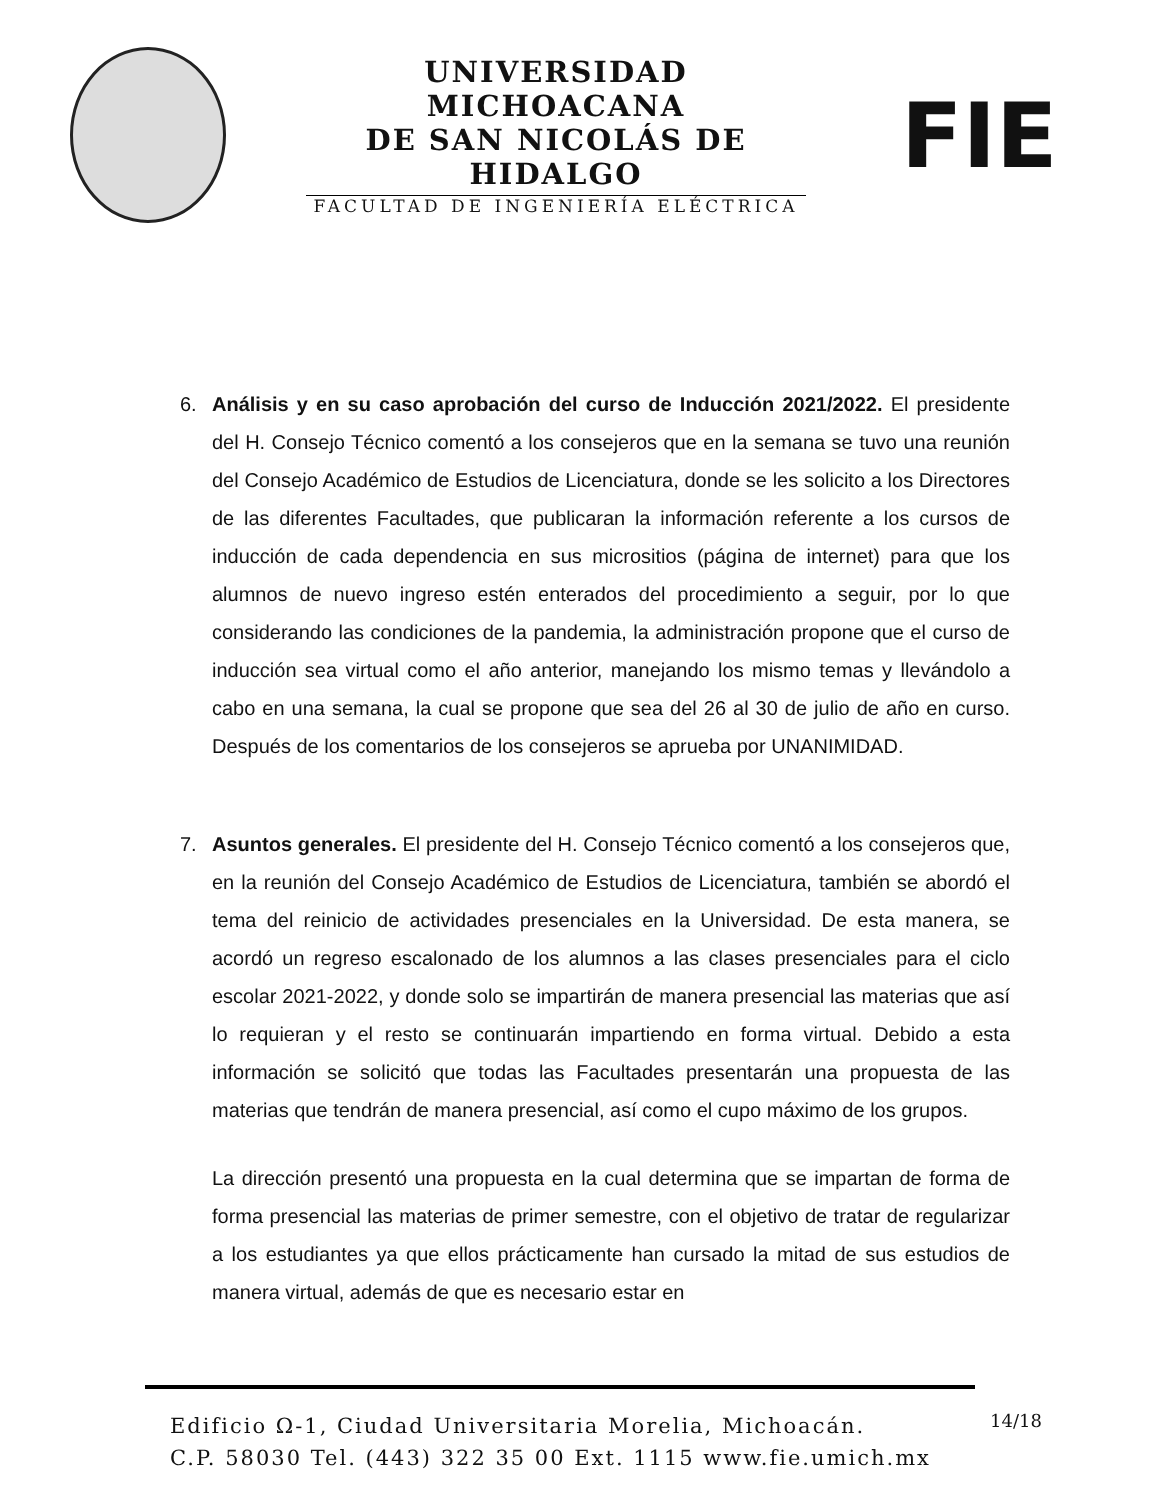UNIVERSIDAD MICHOACANA
DE SAN NICOLÁS DE HIDALGO
FACULTAD DE INGENIERÍA ELÉCTRICA
FIE
6. Análisis y en su caso aprobación del curso de Inducción 2021/2022. El presidente del H. Consejo Técnico comentó a los consejeros que en la semana se tuvo una reunión del Consejo Académico de Estudios de Licenciatura, donde se les solicito a los Directores de las diferentes Facultades, que publicaran la información referente a los cursos de inducción de cada dependencia en sus micrositios (página de internet) para que los alumnos de nuevo ingreso estén enterados del procedimiento a seguir, por lo que considerando las condiciones de la pandemia, la administración propone que el curso de inducción sea virtual como el año anterior, manejando los mismo temas y llevándolo a cabo en una semana, la cual se propone que sea del 26 al 30 de julio de año en curso. Después de los comentarios de los consejeros se aprueba por UNANIMIDAD.
7. Asuntos generales. El presidente del H. Consejo Técnico comentó a los consejeros que, en la reunión del Consejo Académico de Estudios de Licenciatura, también se abordó el tema del reinicio de actividades presenciales en la Universidad. De esta manera, se acordó un regreso escalonado de los alumnos a las clases presenciales para el ciclo escolar 2021-2022, y donde solo se impartirán de manera presencial las materias que así lo requieran y el resto se continuarán impartiendo en forma virtual. Debido a esta información se solicitó que todas las Facultades presentarán una propuesta de las materias que tendrán de manera presencial, así como el cupo máximo de los grupos.
La dirección presentó una propuesta en la cual determina que se impartan de forma de forma presencial las materias de primer semestre, con el objetivo de tratar de regularizar a los estudiantes ya que ellos prácticamente han cursado la mitad de sus estudios de manera virtual, además de que es necesario estar en
Edificio Ω-1, Ciudad Universitaria Morelia, Michoacán.
C.P. 58030 Tel. (443) 322 35 00 Ext. 1115 www.fie.umich.mx
14/18